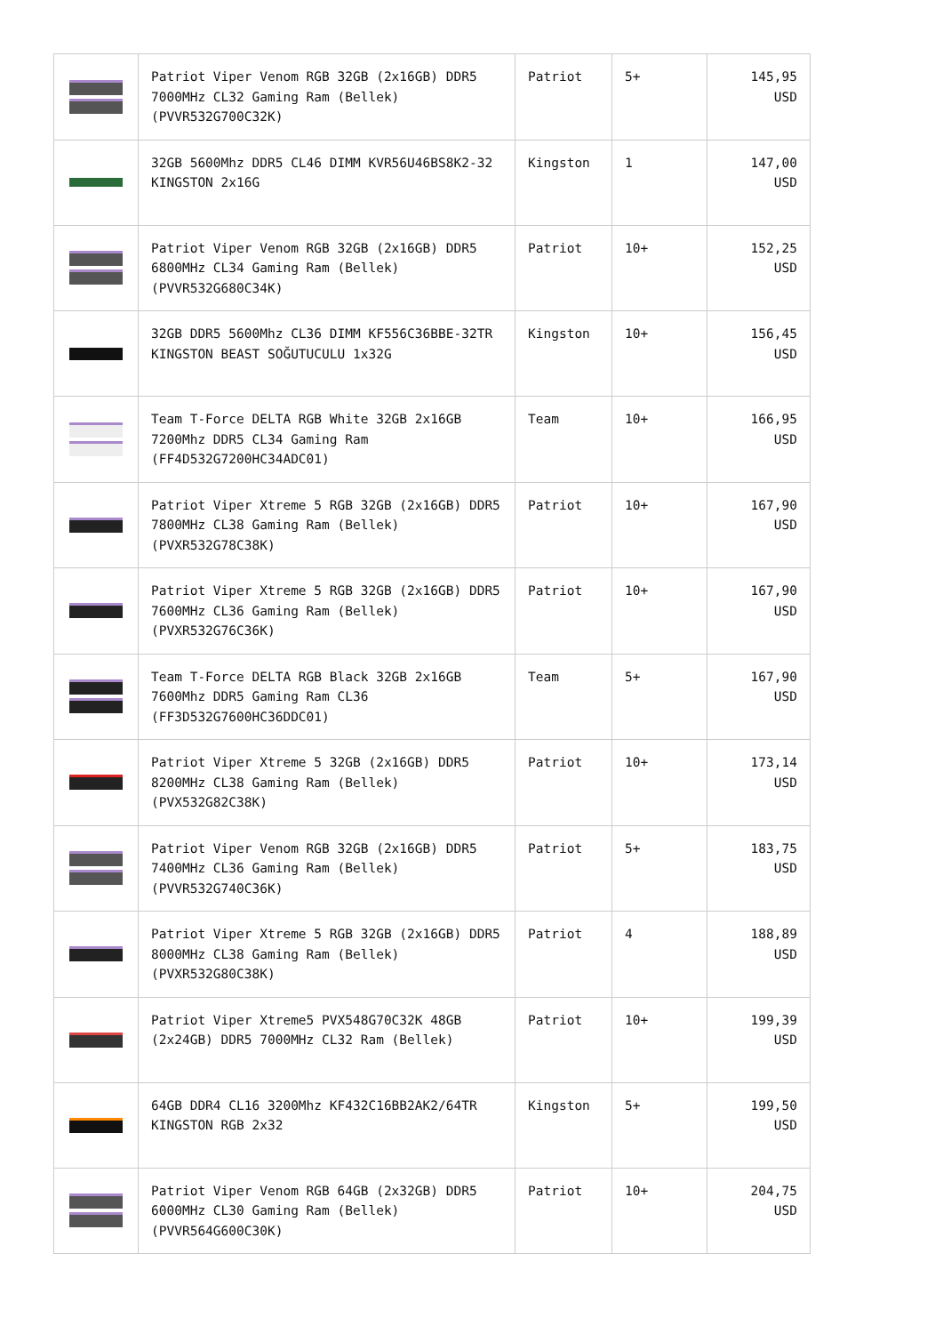| | Patriot Viper Venom RGB 32GB (2x16GB) DDR5 7000MHz CL32 Gaming Ram (Bellek) (PVVR532G700C32K) | Patriot | 5+ | 145,95 USD |
| | 32GB 5600Mhz DDR5 CL46 DIMM KVR56U46BS8K2-32 KINGSTON 2x16G | Kingston | 1 | 147,00 USD |
| | Patriot Viper Venom RGB 32GB (2x16GB) DDR5 6800MHz CL34 Gaming Ram (Bellek) (PVVR532G680C34K) | Patriot | 10+ | 152,25 USD |
| | 32GB DDR5 5600Mhz CL36 DIMM KF556C36BBE-32TR KINGSTON BEAST SOĞUTUCULU 1x32G | Kingston | 10+ | 156,45 USD |
| | Team T-Force DELTA RGB White 32GB 2x16GB 7200Mhz DDR5 CL34 Gaming Ram (FF4D532G7200HC34ADC01) | Team | 10+ | 166,95 USD |
| | Patriot Viper Xtreme 5 RGB 32GB (2x16GB) DDR5 7800MHz CL38 Gaming Ram (Bellek) (PVXR532G78C38K) | Patriot | 10+ | 167,90 USD |
| | Patriot Viper Xtreme 5 RGB 32GB (2x16GB) DDR5 7600MHz CL36 Gaming Ram (Bellek) (PVXR532G76C36K) | Patriot | 10+ | 167,90 USD |
| | Team T-Force DELTA RGB Black 32GB 2x16GB 7600Mhz DDR5 Gaming Ram CL36 (FF3D532G7600HC36DDC01) | Team | 5+ | 167,90 USD |
| | Patriot Viper Xtreme 5 32GB (2x16GB) DDR5 8200MHz CL38 Gaming Ram (Bellek) (PVX532G82C38K) | Patriot | 10+ | 173,14 USD |
| | Patriot Viper Venom RGB 32GB (2x16GB) DDR5 7400MHz CL36 Gaming Ram (Bellek) (PVVR532G740C36K) | Patriot | 5+ | 183,75 USD |
| | Patriot Viper Xtreme 5 RGB 32GB (2x16GB) DDR5 8000MHz CL38 Gaming Ram (Bellek) (PVXR532G80C38K) | Patriot | 4 | 188,89 USD |
| | Patriot Viper Xtreme5 PVX548G70C32K 48GB (2x24GB) DDR5 7000MHz CL32 Ram (Bellek) | Patriot | 10+ | 199,39 USD |
| | 64GB DDR4 CL16 3200Mhz KF432C16BB2AK2/64TR KINGSTON RGB 2x32 | Kingston | 5+ | 199,50 USD |
| | Patriot Viper Venom RGB 64GB (2x32GB) DDR5 6000MHz CL30 Gaming Ram (Bellek) (PVVR564G600C30K) | Patriot | 10+ | 204,75 USD |